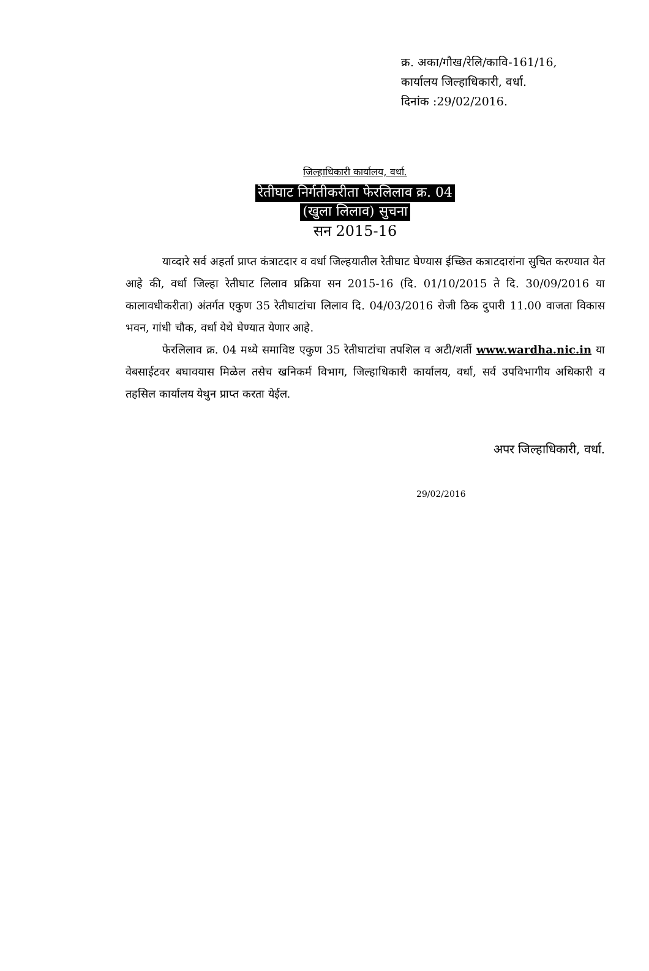क्र. अका/गौख/रेलि/कावि-161/16,
कार्यालय जिल्हाधिकारी, वर्धा.
दिनांक :29/02/2016.
जिल्हाधिकारी कार्यालय, वर्धा.
रेतीघाट निर्गतीकरीता फेरलिलाव क्र. 04
(खुला लिलाव) सुचना
सन 2015-16
याव्दारे सर्व अहर्ता प्राप्त कंत्राटदार व वर्धा जिल्हयातील रेतीघाट घेण्यास ईच्छित कत्राटदारांना सुचित करण्यात येत आहे की, वर्धा जिल्हा रेतीघाट लिलाव प्रक्रिया सन 2015-16 (दि. 01/10/2015 ते दि. 30/09/2016 या कालावधीकरीता) अंतर्गत एकुण 35 रेतीघाटांचा लिलाव दि. 04/03/2016 रोजी ठिक दुपारी 11.00 वाजता विकास भवन, गांधी चौक, वर्धा येथे घेण्यात येणार आहे.
फेरलिलाव क्र. 04 मध्ये समाविष्ट एकुण 35 रेतीघाटांचा तपशिल व अटी/शर्ती www.wardha.nic.in या वेबसाईटवर बघावयास मिळेल तसेच खनिकर्म विभाग, जिल्हाधिकारी कार्यालय, वर्धा, सर्व उपविभागीय अधिकारी व तहसिल कार्यालय येथुन प्राप्त करता येईल.
अपर जिल्हाधिकारी, वर्धा.
29/02/2016